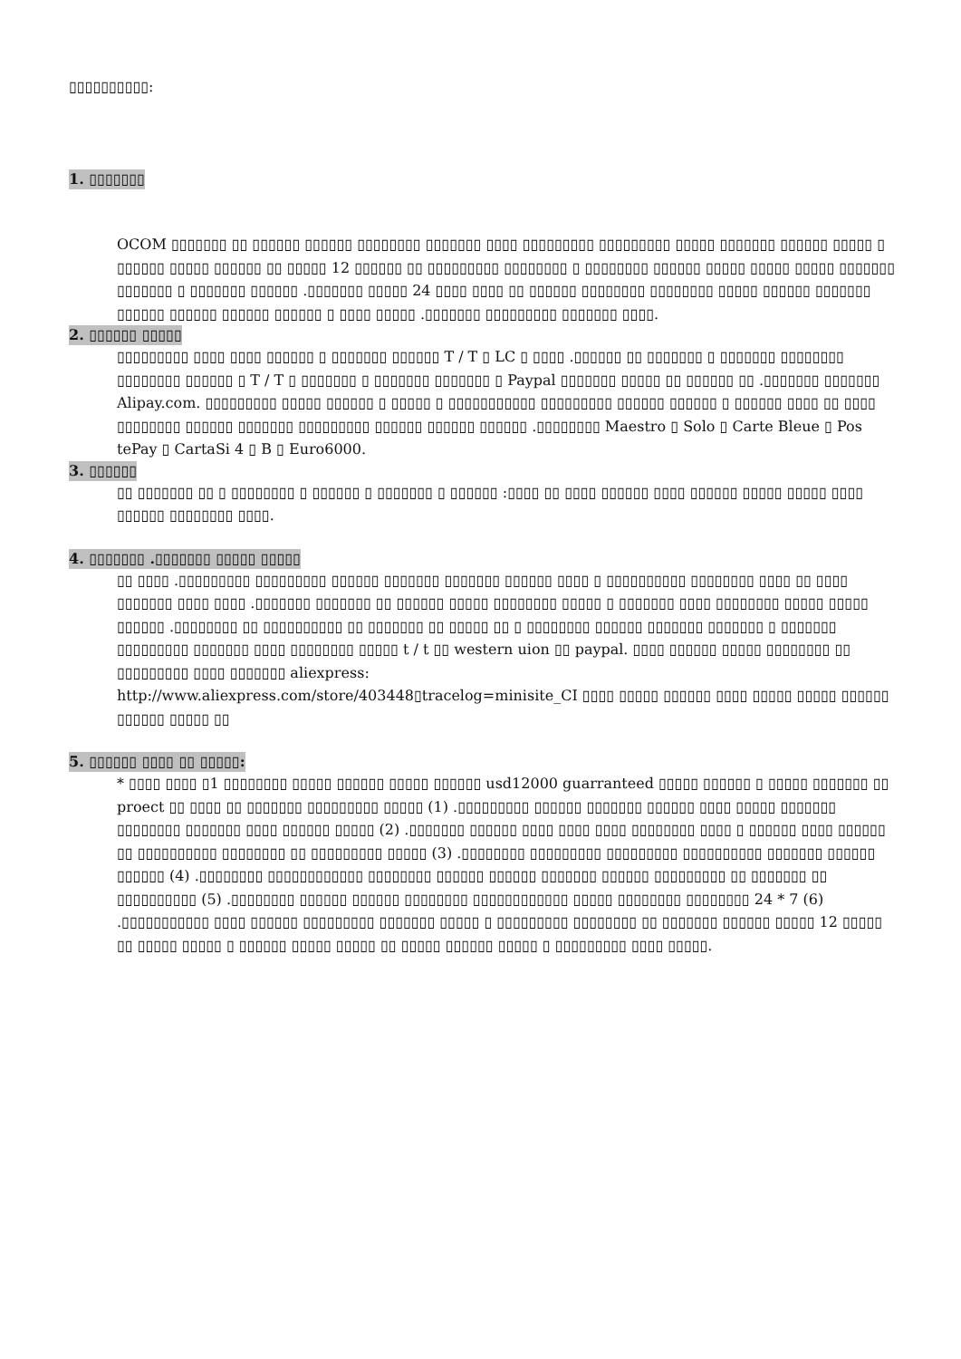▯▯▯▯▯▯▯▯▯▯:
1. ▯▯▯▯▯▯▯
OCOM ▯▯▯▯▯▯▯ ▯▯ ▯▯▯▯▯▯ ▯▯▯▯▯▯ ▯▯▯▯▯▯▯▯ ▯▯▯▯▯▯▯ ▯▯▯▯ ▯▯▯▯▯▯▯▯▯ ▯▯▯▯▯▯▯▯▯ ▯▯▯▯▯ ▯▯▯▯▯▯▯ ▯▯▯▯▯▯ ▯▯▯▯▯ ▯ ▯▯▯▯▯▯ ▯▯▯▯▯ ▯▯▯▯▯▯ ▯▯ ▯▯▯▯▯ 12 ▯▯▯▯▯▯ ▯▯ ▯▯▯▯▯▯▯▯▯ ▯▯▯▯▯▯▯▯ ▯ ▯▯▯▯▯▯▯▯ ▯▯▯▯▯▯ ▯▯▯▯▯ ▯▯▯▯▯ ▯▯▯▯▯ ▯▯▯▯▯▯▯ ▯▯▯▯▯▯▯ ▯ ▯▯▯▯▯▯▯ ▯▯▯▯▯▯ .▯▯▯▯▯▯▯ ▯▯▯▯▯ 24 ▯▯▯▯ ▯▯▯▯ ▯▯ ▯▯▯▯▯▯ ▯▯▯▯▯▯▯▯ ▯▯▯▯▯▯▯▯ ▯▯▯▯▯ ▯▯▯▯▯▯ ▯▯▯▯▯▯▯ ▯▯▯▯▯▯ ▯▯▯▯▯▯ ▯▯▯▯▯▯ ▯▯▯▯▯▯ ▯ ▯▯▯▯ ▯▯▯▯▯ .▯▯▯▯▯▯▯ ▯▯▯▯▯▯▯▯▯ ▯▯▯▯▯▯▯ ▯▯▯▯.
2. ▯▯▯▯▯▯ ▯▯▯▯▯
▯▯▯▯▯▯▯▯▯ ▯▯▯▯ ▯▯▯▯ ▯▯▯▯▯▯ ▯ ▯▯▯▯▯▯▯ ▯▯▯▯▯▯ T / T ▯ LC ▯ ▯▯▯▯ .▯▯▯▯▯▯ ▯▯ ▯▯▯▯▯▯▯ ▯ ▯▯▯▯▯▯▯ ▯▯▯▯▯▯▯▯ ▯▯▯▯▯▯▯▯ ▯▯▯▯▯▯ ▯ T / T ▯ ▯▯▯▯▯▯▯ ▯ ▯▯▯▯▯▯▯ ▯▯▯▯▯▯▯ ▯ Paypal ▯▯▯▯▯▯▯ ▯▯▯▯▯ ▯▯ ▯▯▯▯▯▯ ▯▯ .▯▯▯▯▯▯▯ ▯▯▯▯▯▯▯ Alipay.com. ▯▯▯▯▯▯▯▯▯ ▯▯▯▯▯ ▯▯▯▯▯▯ ▯ ▯▯▯▯▯ ▯ ▯▯▯▯▯▯▯▯▯▯▯ ▯▯▯▯▯▯▯▯▯ ▯▯▯▯▯▯ ▯▯▯▯▯▯ ▯ ▯▯▯▯▯▯ ▯▯▯▯ ▯▯ ▯▯▯▯ ▯▯▯▯▯▯▯▯ ▯▯▯▯▯▯ ▯▯▯▯▯▯▯ ▯▯▯▯▯▯▯▯▯ ▯▯▯▯▯▯ ▯▯▯▯▯▯ ▯▯▯▯▯▯ .▯▯▯▯▯▯▯▯ Maestro ▯ Solo ▯ Carte Bleue ▯ Pos tePay ▯ CartaSi 4 ▯ B ▯ Euro6000.
3. ▯▯▯▯▯▯
▯▯ ▯▯▯▯▯▯▯ ▯▯ ▯ ▯▯▯▯▯▯▯▯ ▯ ▯▯▯▯▯▯ ▯ ▯▯▯▯▯▯▯ ▯ ▯▯▯▯▯▯ :▯▯▯▯ ▯▯ ▯▯▯▯ ▯▯▯▯▯▯ ▯▯▯▯ ▯▯▯▯▯▯ ▯▯▯▯▯ ▯▯▯▯▯ ▯▯▯▯ ▯▯▯▯▯▯ ▯▯▯▯▯▯▯▯ ▯▯▯▯.
4. ▯▯▯▯▯▯▯ .▯▯▯▯▯▯▯ ▯▯▯▯▯ ▯▯▯▯▯
▯▯ ▯▯▯▯ .▯▯▯▯▯▯▯▯▯ ▯▯▯▯▯▯▯▯▯ ▯▯▯▯▯▯ ▯▯▯▯▯▯▯ ▯▯▯▯▯▯▯ ▯▯▯▯▯▯ ▯▯▯▯ ▯ ▯▯▯▯▯▯▯▯▯▯ ▯▯▯▯▯▯▯▯ ▯▯▯▯ ▯▯ ▯▯▯▯ ▯▯▯▯▯▯▯ ▯▯▯▯ ▯▯▯▯ .▯▯▯▯▯▯▯ ▯▯▯▯▯▯▯ ▯▯ ▯▯▯▯▯▯ ▯▯▯▯▯ ▯▯▯▯▯▯▯▯ ▯▯▯▯▯ ▯ ▯▯▯▯▯▯▯ ▯▯▯▯ ▯▯▯▯▯▯▯▯ ▯▯▯▯▯ ▯▯▯▯▯ ▯▯▯▯▯▯ .▯▯▯▯▯▯▯▯ ▯▯ ▯▯▯▯▯▯▯▯▯▯ ▯▯ ▯▯▯▯▯▯▯ ▯▯ ▯▯▯▯▯ ▯▯ ▯ ▯▯▯▯▯▯▯▯ ▯▯▯▯▯▯ ▯▯▯▯▯▯▯ ▯▯▯▯▯▯▯ ▯ ▯▯▯▯▯▯▯ ▯▯▯▯▯▯▯▯▯ ▯▯▯▯▯▯▯ ▯▯▯▯ ▯▯▯▯▯▯▯▯ ▯▯▯▯▯ t / t ▯▯ western uion ▯▯ paypal. ▯▯▯▯ ▯▯▯▯▯▯ ▯▯▯▯▯ ▯▯▯▯▯▯▯▯ ▯▯ ▯▯▯▯▯▯▯▯▯ ▯▯▯▯ ▯▯▯▯▯▯▯ aliexpress:
http://www.aliexpress.com/store/403448▯tracelog=minisite_CI ▯▯▯▯ ▯▯▯▯▯ ▯▯▯▯▯▯ ▯▯▯▯ ▯▯▯▯▯ ▯▯▯▯▯ ▯▯▯▯▯▯ ▯▯▯▯▯▯ ▯▯▯▯▯ ▯▯
5. ▯▯▯▯▯▯ ▯▯▯▯ ▯▯ ▯▯▯▯▯:
* ▯▯▯▯ ▯▯▯▯ ▯1 ▯▯▯▯▯▯▯▯ ▯▯▯▯▯ ▯▯▯▯▯▯ ▯▯▯▯▯ ▯▯▯▯▯▯ usd12000 guarranteed ▯▯▯▯▯ ▯▯▯▯▯▯ ▯ ▯▯▯▯▯ ▯▯▯▯▯▯▯ ▯▯ proect ▯▯ ▯▯▯▯ ▯▯ ▯▯▯▯▯▯▯ ▯▯▯▯▯▯▯▯▯ ▯▯▯▯▯ (1) .▯▯▯▯▯▯▯▯▯ ▯▯▯▯▯▯ ▯▯▯▯▯▯▯ ▯▯▯▯▯▯ ▯▯▯▯ ▯▯▯▯▯ ▯▯▯▯▯▯▯ ▯▯▯▯▯▯▯▯ ▯▯▯▯▯▯▯ ▯▯▯▯ ▯▯▯▯▯▯ ▯▯▯▯▯ (2) .▯▯▯▯▯▯▯ ▯▯▯▯▯▯ ▯▯▯▯ ▯▯▯▯ ▯▯▯▯ ▯▯▯▯▯▯▯▯ ▯▯▯▯ ▯ ▯▯▯▯▯▯ ▯▯▯▯ ▯▯▯▯▯▯ ▯▯ ▯▯▯▯▯▯▯▯▯▯ ▯▯▯▯▯▯▯▯ ▯▯ ▯▯▯▯▯▯▯▯▯ ▯▯▯▯▯ (3) .▯▯▯▯▯▯▯▯ ▯▯▯▯▯▯▯▯▯ ▯▯▯▯▯▯▯▯▯ ▯▯▯▯▯▯▯▯▯▯ ▯▯▯▯▯▯▯ ▯▯▯▯▯▯ ▯▯▯▯▯▯ (4) .▯▯▯▯▯▯▯▯ ▯▯▯▯▯▯▯▯▯▯▯▯ ▯▯▯▯▯▯▯▯ ▯▯▯▯▯▯ ▯▯▯▯▯▯ ▯▯▯▯▯▯▯ ▯▯▯▯▯▯ ▯▯▯▯▯▯▯▯▯ ▯▯ ▯▯▯▯▯▯▯ ▯▯ ▯▯▯▯▯▯▯▯▯▯ (5) .▯▯▯▯▯▯▯▯ ▯▯▯▯▯▯ ▯▯▯▯▯▯ ▯▯▯▯▯▯▯▯ ▯▯▯▯▯▯▯▯▯▯▯▯ ▯▯▯▯▯ ▯▯▯▯▯▯▯▯ ▯▯▯▯▯▯▯▯ 24 * 7 (6) .▯▯▯▯▯▯▯▯▯▯▯ ▯▯▯▯ ▯▯▯▯▯▯ ▯▯▯▯▯▯▯▯▯ ▯▯▯▯▯▯▯ ▯▯▯▯▯ ▯ ▯▯▯▯▯▯▯▯▯ ▯▯▯▯▯▯▯▯ ▯▯ ▯▯▯▯▯▯▯ ▯▯▯▯▯▯ ▯▯▯▯▯ 12 ▯▯▯▯▯ ▯▯ ▯▯▯▯▯ ▯▯▯▯▯ ▯ ▯▯▯▯▯▯ ▯▯▯▯▯ ▯▯▯▯▯ ▯▯ ▯▯▯▯▯ ▯▯▯▯▯▯ ▯▯▯▯▯ ▯ ▯▯▯▯▯▯▯▯▯ ▯▯▯▯ ▯▯▯▯▯.